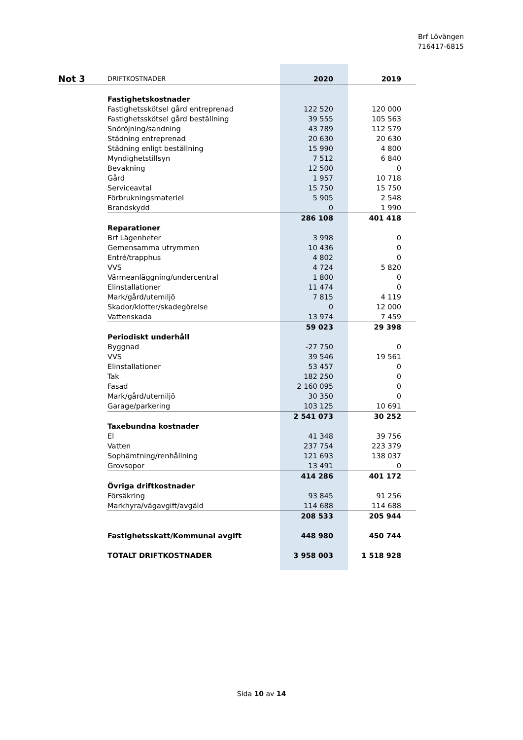Brf Lövängen
716417-6815
| Not 3 | DRIFTKOSTNADER | 2020 | 2019 |
| | Fastighetskostnader | | |
| | Fastighetsskötsel gård entreprenad | 122 520 | 120 000 |
| | Fastighetsskötsel gård beställning | 39 555 | 105 563 |
| | Snöröjning/sandning | 43 789 | 112 579 |
| | Städning entreprenad | 20 630 | 20 630 |
| | Städning enligt beställning | 15 990 | 4 800 |
| | Myndighetstillsyn | 7 512 | 6 840 |
| | Bevakning | 12 500 | 0 |
| | Gård | 1 957 | 10 718 |
| | Serviceavtal | 15 750 | 15 750 |
| | Förbrukningsmateriel | 5 905 | 2 548 |
| | Brandskydd | 0 | 1 990 |
| | | 286 108 | 401 418 |
| | Reparationer | | |
| | Brf Lägenheter | 3 998 | 0 |
| | Gemensamma utrymmen | 10 436 | 0 |
| | Entré/trapphus | 4 802 | 0 |
| | VVS | 4 724 | 5 820 |
| | Värmeanläggning/undercentral | 1 800 | 0 |
| | Elinstallationer | 11 474 | 0 |
| | Mark/gård/utemiljö | 7 815 | 4 119 |
| | Skador/klotter/skadegörelse | 0 | 12 000 |
| | Vattenskada | 13 974 | 7 459 |
| | | 59 023 | 29 398 |
| | Periodiskt underhåll | | |
| | Byggnad | -27 750 | 0 |
| | VVS | 39 546 | 19 561 |
| | Elinstallationer | 53 457 | 0 |
| | Tak | 182 250 | 0 |
| | Fasad | 2 160 095 | 0 |
| | Mark/gård/utemiljö | 30 350 | 0 |
| | Garage/parkering | 103 125 | 10 691 |
| | | 2 541 073 | 30 252 |
| | Taxebundna kostnader | | |
| | El | 41 348 | 39 756 |
| | Vatten | 237 754 | 223 379 |
| | Sophämtning/renhållning | 121 693 | 138 037 |
| | Grovsopor | 13 491 | 0 |
| | | 414 286 | 401 172 |
| | Övriga driftkostnader | | |
| | Försäkring | 93 845 | 91 256 |
| | Markhyra/vägavgift/avgäld | 114 688 | 114 688 |
| | | 208 533 | 205 944 |
| | Fastighetsskatt/Kommunal avgift | 448 980 | 450 744 |
| | TOTALT DRIFTKOSTNADER | 3 958 003 | 1 518 928 |
Sida 10 av 14